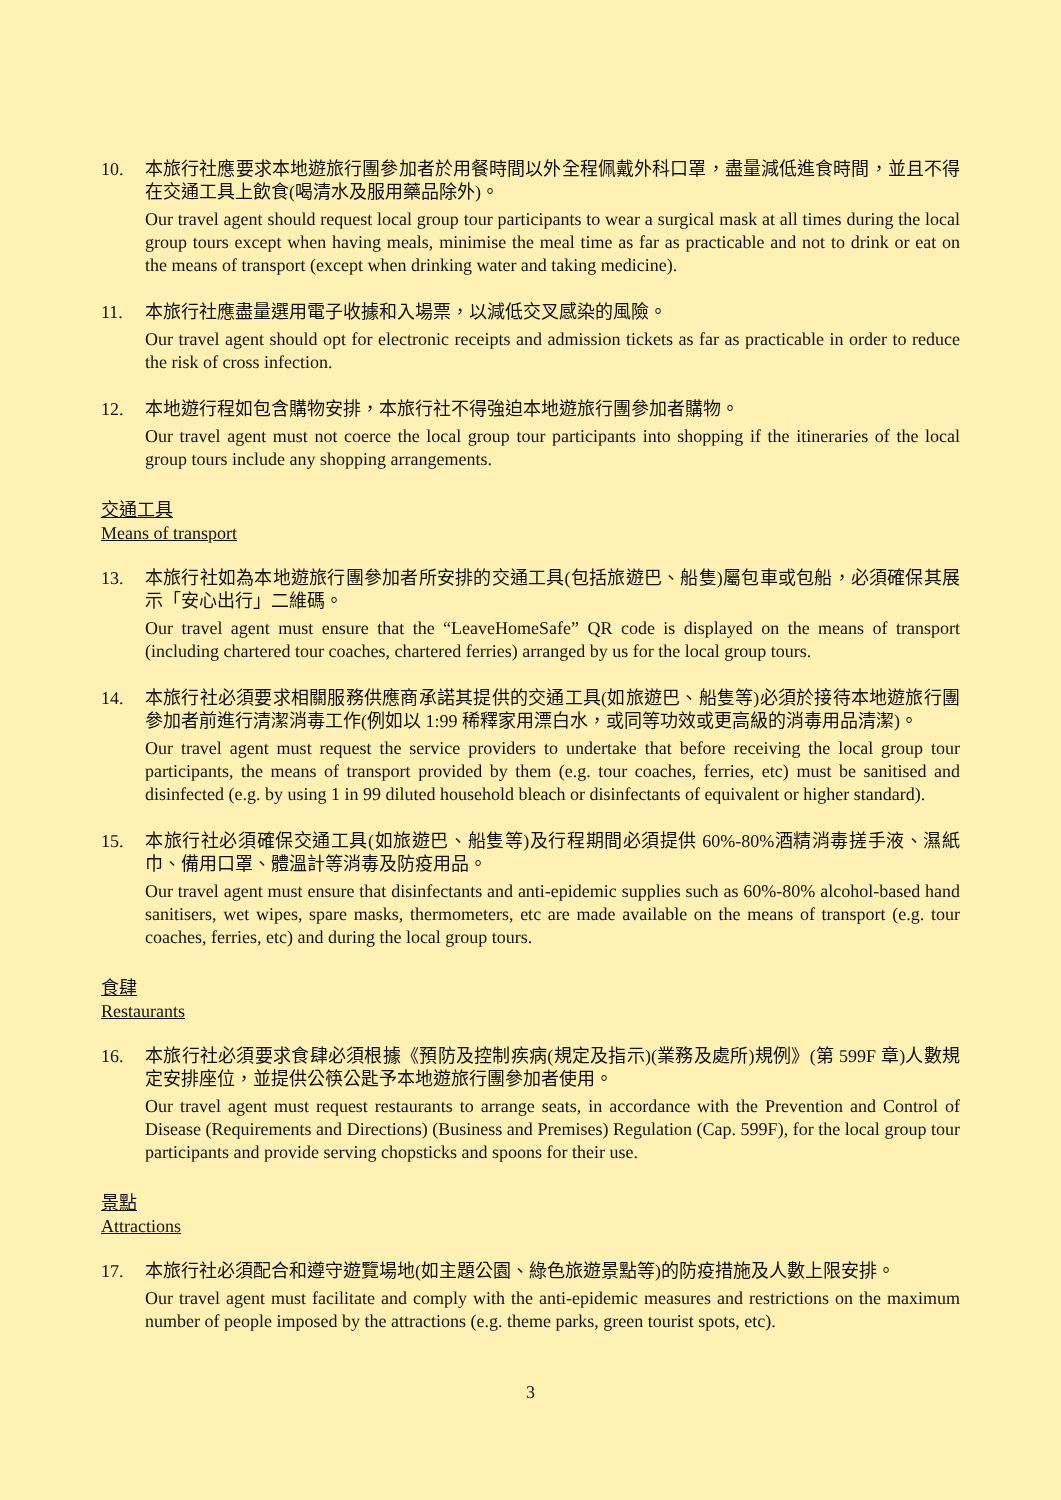10. 本旅行社應要求本地遊旅行團參加者於用餐時間以外全程佩戴外科口罩，盡量減低進食時間，並且不得在交通工具上飲食(喝清水及服用藥品除外)。
Our travel agent should request local group tour participants to wear a surgical mask at all times during the local group tours except when having meals, minimise the meal time as far as practicable and not to drink or eat on the means of transport (except when drinking water and taking medicine).
11. 本旅行社應盡量選用電子收據和入場票，以減低交叉感染的風險。
Our travel agent should opt for electronic receipts and admission tickets as far as practicable in order to reduce the risk of cross infection.
12. 本地遊行程如包含購物安排，本旅行社不得強迫本地遊旅行團參加者購物。
Our travel agent must not coerce the local group tour participants into shopping if the itineraries of the local group tours include any shopping arrangements.
交通工具
Means of transport
13. 本旅行社如為本地遊旅行團參加者所安排的交通工具(包括旅遊巴、船隻)屬包車或包船，必須確保其展示「安心出行」二維碼。
Our travel agent must ensure that the “LeaveHomeSafe” QR code is displayed on the means of transport (including chartered tour coaches, chartered ferries) arranged by us for the local group tours.
14. 本旅行社必須要求相關服務供應商承諾其提供的交通工具(如旅遊巴、船隻等)必須於接待本地遊旅行團參加者前進行清潔消毒工作(例如以 1:99 稀釋家用漂白水，或同等功效或更高級的消毒用品清潔)。
Our travel agent must request the service providers to undertake that before receiving the local group tour participants, the means of transport provided by them (e.g. tour coaches, ferries, etc) must be sanitised and disinfected (e.g. by using 1 in 99 diluted household bleach or disinfectants of equivalent or higher standard).
15. 本旅行社必須確保交通工具(如旅遊巴、船隻等)及行程期間必須提供 60%-80%酒精消毒搓手液、濕紙巾、備用口罩、體溫計等消毒及防疫用品。
Our travel agent must ensure that disinfectants and anti-epidemic supplies such as 60%-80% alcohol-based hand sanitisers, wet wipes, spare masks, thermometers, etc are made available on the means of transport (e.g. tour coaches, ferries, etc) and during the local group tours.
食肆
Restaurants
16. 本旅行社必須要求食肆必須根據《預防及控制疾病(規定及指示)(業務及處所)規例》(第 599F 章)人數規定安排座位，並提供公筷公匙予本地遊旅行團參加者使用。
Our travel agent must request restaurants to arrange seats, in accordance with the Prevention and Control of Disease (Requirements and Directions) (Business and Premises) Regulation (Cap. 599F), for the local group tour participants and provide serving chopsticks and spoons for their use.
景點
Attractions
17. 本旅行社必須配合和遵守遊覽場地(如主題公園、綠色旅遊景點等)的防疫措施及人數上限安排。
Our travel agent must facilitate and comply with the anti-epidemic measures and restrictions on the maximum number of people imposed by the attractions (e.g. theme parks, green tourist spots, etc).
3